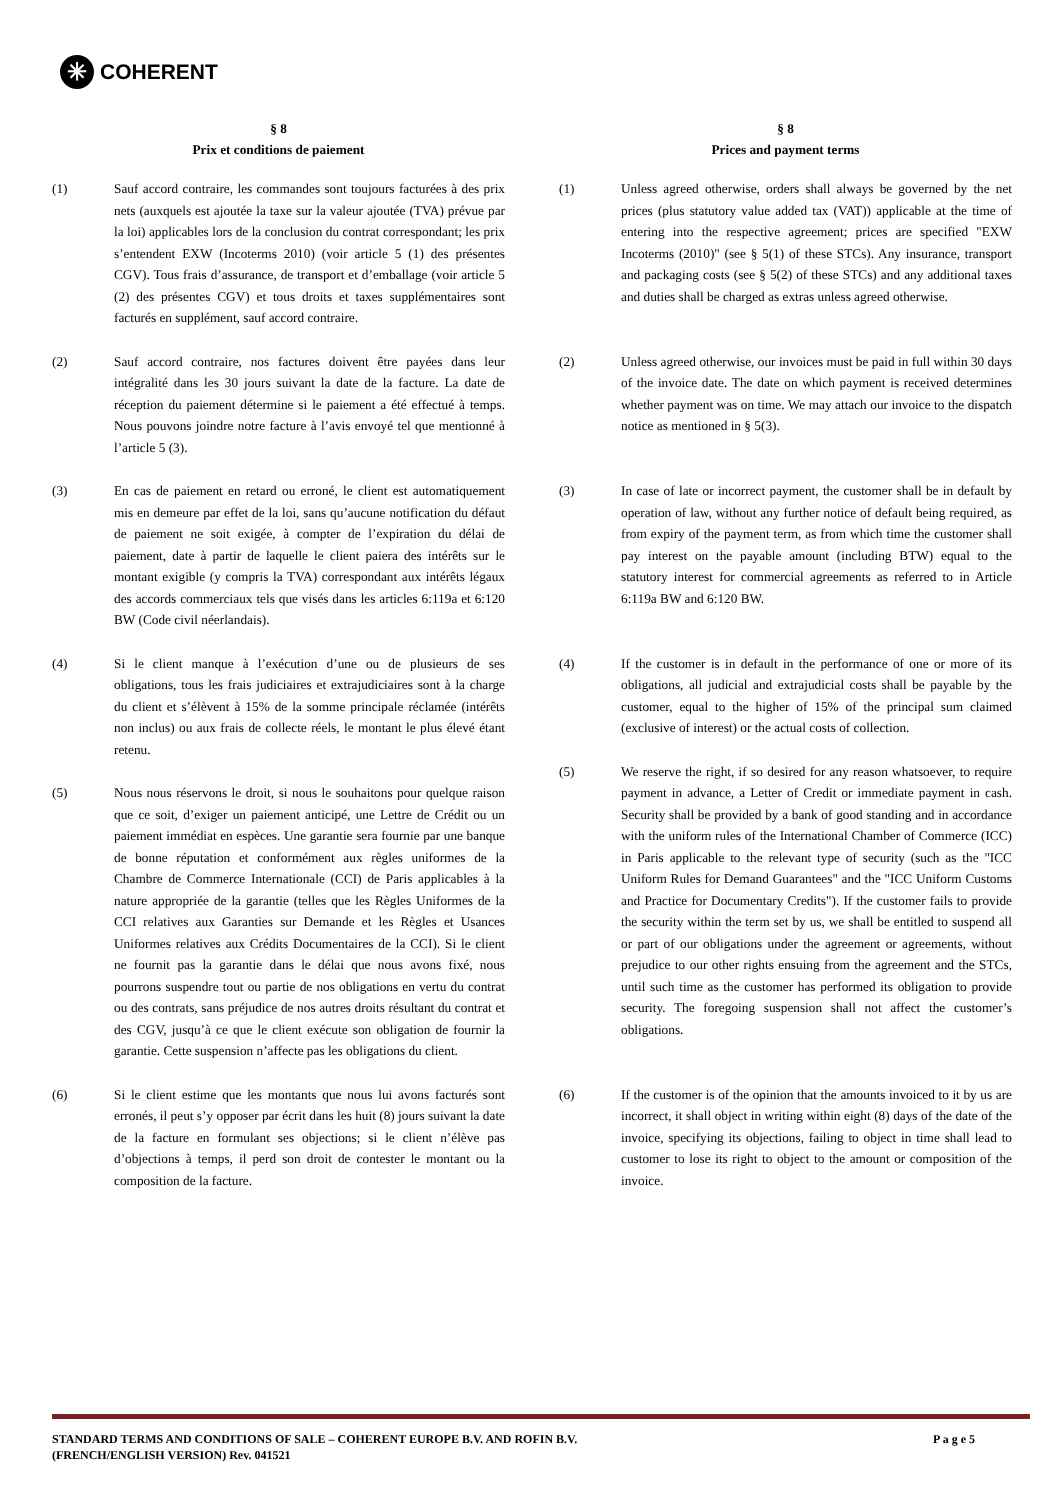✳ COHERENT
§ 8
Prix et conditions de paiement
(1) Sauf accord contraire, les commandes sont toujours facturées à des prix nets (auxquels est ajoutée la taxe sur la valeur ajoutée (TVA) prévue par la loi) applicables lors de la conclusion du contrat correspondant; les prix s’entendent EXW (Incoterms 2010) (voir article 5 (1) des présentes CGV). Tous frais d’assurance, de transport et d’emballage (voir article 5 (2) des présentes CGV) et tous droits et taxes supplémentaires sont facturés en supplément, sauf accord contraire.
(2) Sauf accord contraire, nos factures doivent être payées dans leur intégralité dans les 30 jours suivant la date de la facture. La date de réception du paiement détermine si le paiement a été effectué à temps. Nous pouvons joindre notre facture à l’avis envoyé tel que mentionné à l’article 5 (3).
(3) En cas de paiement en retard ou erroné, le client est automatiquement mis en demeure par effet de la loi, sans qu’aucune notification du défaut de paiement ne soit exigée, à compter de l’expiration du délai de paiement, date à partir de laquelle le client paiera des intérêts sur le montant exigible (y compris la TVA) correspondant aux intérêts légaux des accords commerciaux tels que visés dans les articles 6:119a et 6:120 BW (Code civil néerlandais).
(4) Si le client manque à l’exécution d’une ou de plusieurs de ses obligations, tous les frais judiciaires et extrajudiciaires sont à la charge du client et s’élèvent à 15% de la somme principale réclamée (intérêts non inclus) ou aux frais de collecte réels, le montant le plus élevé étant retenu.
(5) Nous nous réservons le droit, si nous le souhaitons pour quelque raison que ce soit, d’exiger un paiement anticipé, une Lettre de Crédit ou un paiement immédiat en espèces. Une garantie sera fournie par une banque de bonne réputation et conformément aux règles uniformes de la Chambre de Commerce Internationale (CCI) de Paris applicables à la nature appropriée de la garantie (telles que les Règles Uniformes de la CCI relatives aux Garanties sur Demande et les Règles et Usances Uniformes relatives aux Crédits Documentaires de la CCI). Si le client ne fournit pas la garantie dans le délai que nous avons fixé, nous pourrons suspendre tout ou partie de nos obligations en vertu du contrat ou des contrats, sans préjudice de nos autres droits résultant du contrat et des CGV, jusqu’à ce que le client exécute son obligation de fournir la garantie. Cette suspension n’affecte pas les obligations du client.
(6) Si le client estime que les montants que nous lui avons facturés sont erronés, il peut s’y opposer par écrit dans les huit (8) jours suivant la date de la facture en formulant ses objections; si le client n’élève pas d’objections à temps, il perd son droit de contester le montant ou la composition de la facture.
§ 8
Prices and payment terms
(1) Unless agreed otherwise, orders shall always be governed by the net prices (plus statutory value added tax (VAT)) applicable at the time of entering into the respective agreement; prices are specified "EXW Incoterms (2010)" (see § 5(1) of these STCs). Any insurance, transport and packaging costs (see § 5(2) of these STCs) and any additional taxes and duties shall be charged as extras unless agreed otherwise.
(2) Unless agreed otherwise, our invoices must be paid in full within 30 days of the invoice date. The date on which payment is received determines whether payment was on time. We may attach our invoice to the dispatch notice as mentioned in § 5(3).
(3) In case of late or incorrect payment, the customer shall be in default by operation of law, without any further notice of default being required, as from expiry of the payment term, as from which time the customer shall pay interest on the payable amount (including BTW) equal to the statutory interest for commercial agreements as referred to in Article 6:119a BW and 6:120 BW.
(4) If the customer is in default in the performance of one or more of its obligations, all judicial and extrajudicial costs shall be payable by the customer, equal to the higher of 15% of the principal sum claimed (exclusive of interest) or the actual costs of collection.
(5) We reserve the right, if so desired for any reason whatsoever, to require payment in advance, a Letter of Credit or immediate payment in cash. Security shall be provided by a bank of good standing and in accordance with the uniform rules of the International Chamber of Commerce (ICC) in Paris applicable to the relevant type of security (such as the "ICC Uniform Rules for Demand Guarantees" and the "ICC Uniform Customs and Practice for Documentary Credits"). If the customer fails to provide the security within the term set by us, we shall be entitled to suspend all or part of our obligations under the agreement or agreements, without prejudice to our other rights ensuing from the agreement and the STCs, until such time as the customer has performed its obligation to provide security. The foregoing suspension shall not affect the customer’s obligations.
(6) If the customer is of the opinion that the amounts invoiced to it by us are incorrect, it shall object in writing within eight (8) days of the date of the invoice, specifying its objections, failing to object in time shall lead to customer to lose its right to object to the amount or composition of the invoice.
STANDARD TERMS AND CONDITIONS OF SALE – COHERENT EUROPE B.V. AND ROFIN B.V.
(FRENCH/ENGLISH VERSION) Rev. 041521
P a g e 5